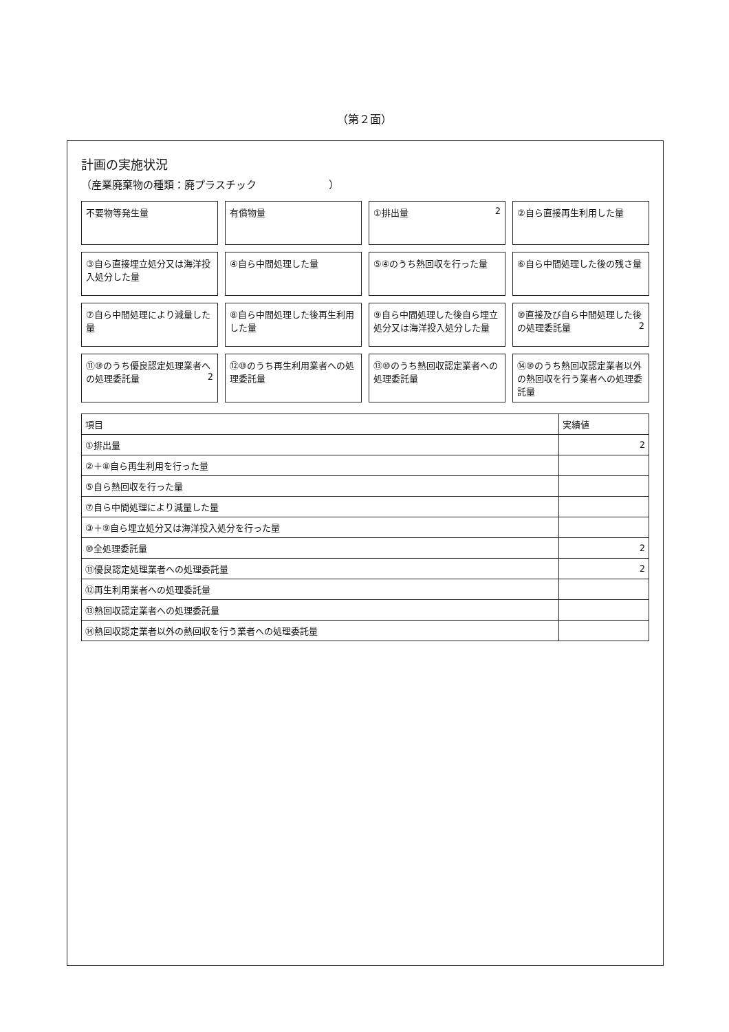（第２面）
計画の実施状況
（産業廃棄物の種類：廃プラスチック　　　　　　　）
不要物等発生量
有償物量
①排出量 2
②自ら直接再生利用した量
③自ら直接埋立処分又は海洋投入処分した量
④自ら中間処理した量
⑤④のうち熱回収を行った量
⑥自ら中間処理した後の残さ量
⑦自ら中間処理により減量した量
⑧自ら中間処理した後再生利用した量
⑨自ら中間処理した後自ら埋立処分又は海洋投入処分した量
⑩直接及び自ら中間処理した後の処理委託量 2
⑪⑩のうち優良認定処理業者への処理委託量 2
⑫⑩のうち再生利用業者への処理委託量
⑬⑩のうち熱回収認定業者への処理委託量
⑭⑩のうち熱回収認定業者以外の熱回収を行う業者への処理委託量
| 項目 | 実績値 |
| --- | --- |
| ①排出量 | 2 |
| ②＋⑧自ら再生利用を行った量 | |
| ⑤自ら熱回収を行った量 | |
| ⑦自ら中間処理により減量した量 | |
| ③＋⑨自ら埋立処分又は海洋投入処分を行った量 | |
| ⑩全処理委託量 | 2 |
| ⑪優良認定処理業者への処理委託量 | 2 |
| ⑫再生利用業者への処理委託量 | |
| ⑬熱回収認定業者への処理委託量 | |
| ⑭熱回収認定業者以外の熱回収を行う業者への処理委託量 | |